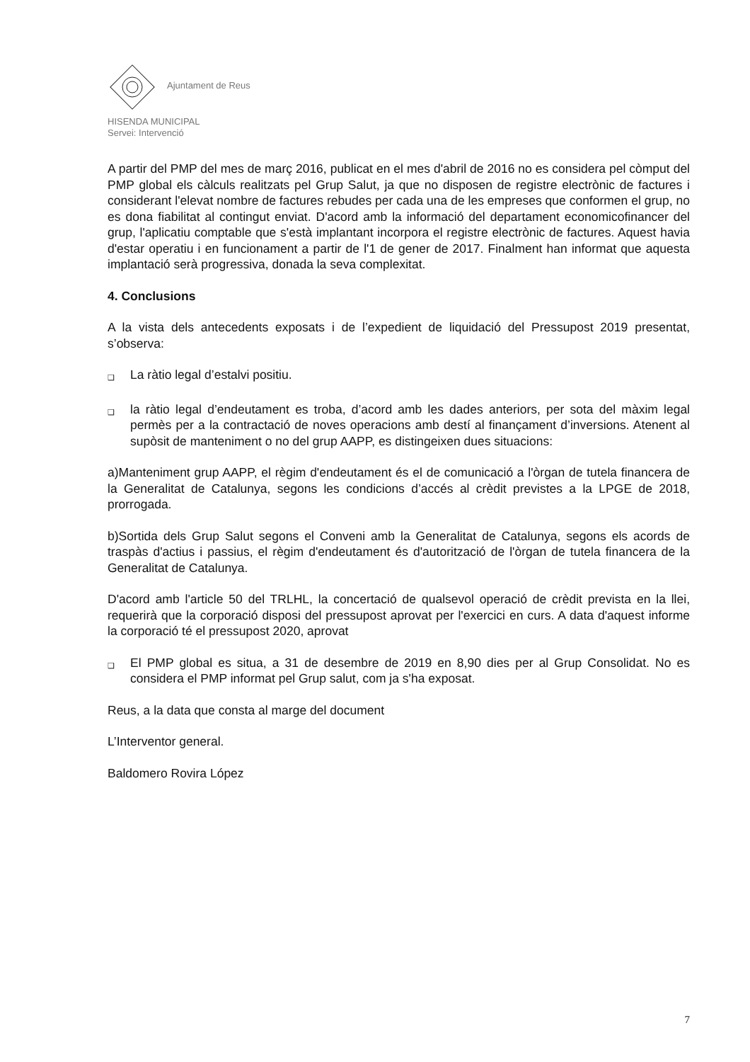Ajuntament de Reus
HISENDA MUNICIPAL
Servei: Intervenció
A partir del PMP del mes de març 2016, publicat en el mes d'abril de 2016 no es considera pel còmput del PMP global els càlculs realitzats pel Grup Salut, ja que no disposen de registre electrònic de factures i considerant l'elevat nombre de factures rebudes per cada una de les empreses que conformen el grup, no es dona fiabilitat al contingut enviat. D'acord amb la informació del departament economicofinancer del grup, l'aplicatiu comptable que s'està implantant incorpora el registre electrònic de factures. Aquest havia d'estar operatiu i en funcionament a partir de l'1 de gener de 2017. Finalment han informat que aquesta implantació serà progressiva, donada la seva complexitat.
4. Conclusions
A la vista dels antecedents exposats i de l’expedient de liquidació del Pressupost 2019 presentat, s’observa:
❑
La ràtio legal d’estalvi positiu.
❑
la ràtio legal d’endeutament es troba, d’acord amb les dades anteriors, per sota del màxim legal permès per a la contractació de noves operacions amb destí al finançament d’inversions. Atenent al supòsit de manteniment o no del grup AAPP, es distingeixen dues situacions:
a)Manteniment grup AAPP, el règim d'endeutament és el de comunicació a l'òrgan de tutela financera de la Generalitat de Catalunya, segons les condicions d’accés al crèdit previstes a la LPGE de 2018, prorrogada.
b)Sortida dels Grup Salut segons el Conveni amb la Generalitat de Catalunya, segons els acords de traspàs d'actius i passius, el règim d'endeutament és d'autorització de l'òrgan de tutela financera de la Generalitat de Catalunya.
D'acord amb l'article 50 del TRLHL, la concertació de qualsevol operació de crèdit prevista en la llei, requerirà que la corporació disposi del pressupost aprovat per l'exercici en curs. A data d'aquest informe la corporació té el pressupost 2020, aprovat
❑
El PMP global es situa, a 31 de desembre de 2019 en 8,90 dies per al Grup Consolidat. No es considera el PMP informat pel Grup salut, com ja s'ha exposat.
Reus, a la data que consta al marge del document
L’Interventor general.
Baldomero Rovira López
7